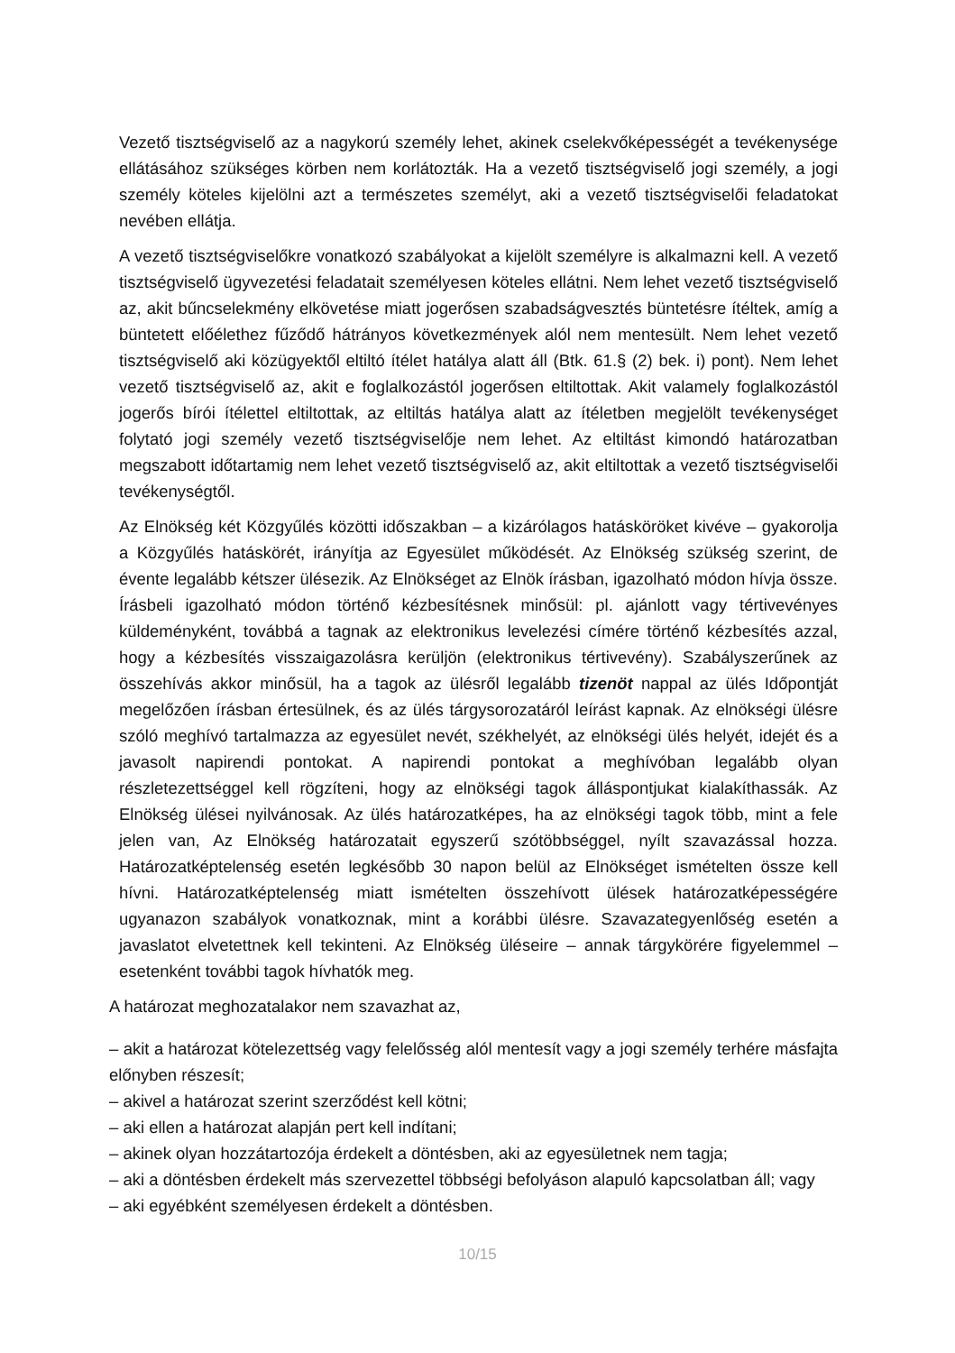Vezető tisztségviselő az a nagykorú személy lehet, akinek cselekvőképességét a tevékenysége ellátásához szükséges körben nem korlátozták. Ha a vezető tisztségviselő jogi személy, a jogi személy köteles kijelölni azt a természetes személyt, aki a vezető tisztségviselői feladatokat nevében ellátja.
A vezető tisztségviselőkre vonatkozó szabályokat a kijelölt személyre is alkalmazni kell. A vezető tisztségviselő ügyvezetési feladatait személyesen köteles ellátni. Nem lehet vezető tisztségviselő az, akit bűncselekmény elkövetése miatt jogerősen szabadságvesztés büntetésre ítéltek, amíg a büntetett előélethez fűződő hátrányos következmények alól nem mentesült. Nem lehet vezető tisztségviselő aki közügyektől eltiltó ítélet hatálya alatt áll (Btk. 61.§ (2) bek. i) pont). Nem lehet vezető tisztségviselő az, akit e foglalkozástól jogerősen eltiltottak. Akit valamely foglalkozástól jogerős bírói ítélettel eltiltottak, az eltiltás hatálya alatt az ítéletben megjelölt tevékenységet folytató jogi személy vezető tisztségviselője nem lehet. Az eltiltást kimondó határozatban megszabott időtartamig nem lehet vezető tisztségviselő az, akit eltiltottak a vezető tisztségviselői tevékenységtől.
Az Elnökség két Közgyűlés közötti időszakban – a kizárólagos hatásköröket kivéve – gyakorolja a Közgyűlés hatáskörét, irányítja az Egyesület működését. Az Elnökség szükség szerint, de évente legalább kétszer ülésezik. Az Elnökséget az Elnök írásban, igazolható módon hívja össze. Írásbeli igazolható módon történő kézbesítésnek minősül: pl. ajánlott vagy tértivevényes küldeményként, továbbá a tagnak az elektronikus levelezési címére történő kézbesítés azzal, hogy a kézbesítés visszaigazolásra kerüljön (elektronikus tértivevény). Szabályszerűnek az összehívás akkor minősül, ha a tagok az ülésről legalább tizenöt nappal az ülés Időpontját megelőzően írásban értesülnek, és az ülés tárgysorozatáról leírást kapnak. Az elnökségi ülésre szóló meghívó tartalmazza az egyesület nevét, székhelyét, az elnökségi ülés helyét, idejét és a javasolt napirendi pontokat. A napirendi pontokat a meghívóban legalább olyan részletezettséggel kell rögzíteni, hogy az elnökségi tagok álláspontjukat kialakíthassák. Az Elnökség ülései nyilvánosak. Az ülés határozatképes, ha az elnökségi tagok több, mint a fele jelen van, Az Elnökség határozatait egyszerű szótöbbséggel, nyílt szavazással hozza. Határozatképtelenség esetén legkésőbb 30 napon belül az Elnökséget ismételten össze kell hívni. Határozatképtelenség miatt ismételten összehívott ülések határozatképességére ugyanazon szabályok vonatkoznak, mint a korábbi ülésre. Szavazategyenlőség esetén a javaslatot elvetettnek kell tekinteni. Az Elnökség üléseire – annak tárgykörére figyelemmel – esetenként további tagok hívhatók meg.
A határozat meghozatalakor nem szavazhat az,
– akit a határozat kötelezettség vagy felelősség alól mentesít vagy a jogi személy terhére másfajta előnyben részesít;
– akivel a határozat szerint szerződést kell kötni;
– aki ellen a határozat alapján pert kell indítani;
– akinek olyan hozzátartozója érdekelt a döntésben, aki az egyesületnek nem tagja;
– aki a döntésben érdekelt más szervezettel többségi befolyáson alapuló kapcsolatban áll; vagy
– aki egyébként személyesen érdekelt a döntésben.
10/15